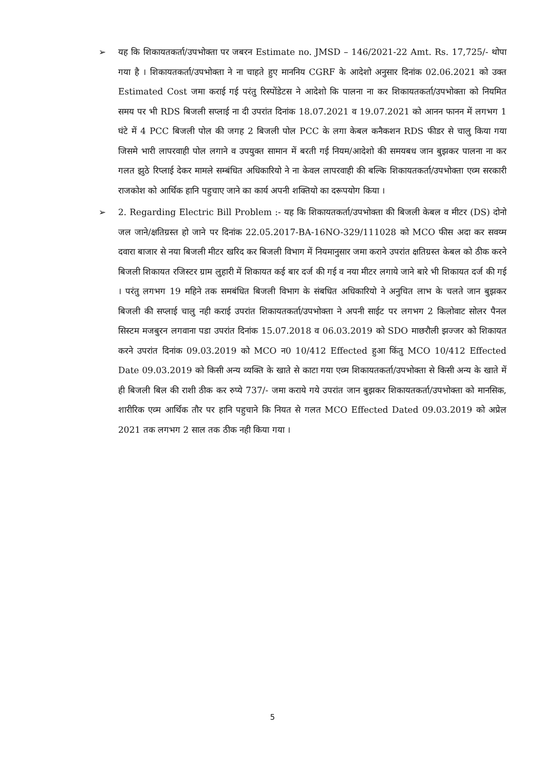➢ यह कि शिकायतकर्ता/उपभोक्ता पर जबरन Estimate no. JMSD – 146/2021-22 Amt. Rs. 17,725/- थोपा गया है । शिकायतकर्ता/उपभोक्ता ने ना चाहते हुए माननिय CGRF के आदेशो अनुसार दिनांक 02.06.2021 को उक्त Estimated Cost जमा कराई गई परंतु रिस्पोंडेटस ने आदेशो कि पालना ना कर शिकायतकर्ता/उपभोक्ता को नियमित समय पर भी RDS बिजली सप्लाई ना दी उपरांत दिनांक 18.07.2021 व 19.07.2021 को आनन फानन में लगभग 1 घंटे में 4 PCC बिजली पोल की जगह 2 बिजली पोल PCC के लगा केबल कनैकशन RDS फीडर से चालु किया गया जिसमे भारी लापरवाही पोल लगाने व उपयुक्त सामान में बरती गई नियम/आदेशो की समयबध जान बुझकर पालना ना कर गलत झुठे रिप्लाई देकर मामले सम्बंधित अधिकारियो ने ना केवल लापरवाही की बल्कि शिकायतकर्ता/उपभोक्ता एव्म सरकारी राजकोश को आर्थिक हानि पहुचाए जाने का कार्य अपनी शक्तियो का दरूपयोग किया ।
➢ 2. Regarding Electric Bill Problem :- यह कि शिकायतकर्ता/उपभोक्ता की बिजली केबल व मीटर (DS) दोनो जल जाने/क्षतिग्रस्त हो जाने पर दिनांक 22.05.2017-BA-16NO-329/111028 को MCO फीस अदा कर सवय्म दवारा बाजार से नया बिजली मीटर खरिद कर बिजली विभाग में नियमानुसार जमा कराने उपरांत क्षतिग्रस्त केबल को ठीक करने बिजली शिकायत रजिस्टर ग्राम लुहारी में शिकायत कई बार दर्ज की गई व नया मीटर लगाये जाने बारे भी शिकायत दर्ज की गई । परंतु लगभग 19 महिने तक समबंधित बिजली विभाग के संबधित अधिकारियो ने अनुचित लाभ के चलते जान बुझकर बिजली की सप्लाई चालु नही कराई उपरांत शिकायतकर्ता/उपभोक्ता ने अपनी साईट पर लगभग 2 किलोवाट सोलर पैनल सिस्टम मजबुरन लगवाना पडा उपरांत दिनांक 15.07.2018 व 06.03.2019 को SDO माछरौली झज्जर को शिकायत करने उपरांत दिनांक 09.03.2019 को MCO न0 10/412 Effected हुआ किंतु MCO 10/412 Effected Date 09.03.2019 को किसी अन्य व्यक्ति के खाते से काटा गया एव्म शिकायतकर्ता/उपभोक्ता से किसी अन्य के खाते में ही बिजली बिल की राशी ठीक कर रुप्ये 737/- जमा कराये गये उपरांत जान बुझकर शिकायतकर्ता/उपभोक्ता को मानसिक, शारीरिक एव्म आर्थिक तौर पर हानि पहुचाने कि नियत से गलत MCO Effected Dated 09.03.2019 को अप्रेल 2021 तक लगभग 2 साल तक ठीक नही किया गया ।
5